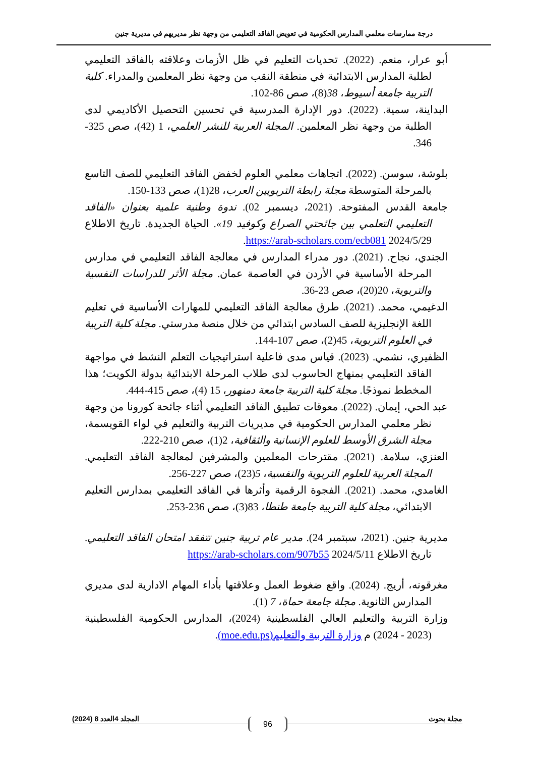درجة ممارسات معلمي المدارس الحكومية في تعويض الفاقد التعليمي من وجهة نظر مديريهم في مديرية جنين
أبو عرار، منعم. (2022). تحديات التعليم في ظل الأزمات وعلاقته بالفاقد التعليمي لطلبة المدارس الابتدائية في منطقة النقب من وجهة نظر المعلمين والمدراء. كلية التربية جامعة أسيوط، 38(8)، صص 86-102.
البداينة، سمية. (2022). دور الإدارة المدرسية في تحسين التحصيل الأكاديمي لدى الطلبة من وجهة نظر المعلمين. المجلة العربية للنشر العلمي، 1 (42)، صص 325-346.
بلوشة، سوسن. (2022). اتجاهات معلمي العلوم لخفض الفاقد التعليمي للصف التاسع بالمرحلة المتوسطة مجلة رابطة التربويين العرب، 28(1)، صص 133-150.
جامعة القدس المفتوحة. (2021، ديسمبر 02). ندوة وطنية علمية بعنوان «الفاقد التعليمي التعلمي بين جائحتي الصراع وكوفيد 19». الحياة الجديدة. تاريخ الاطلاع 2024/5/29 https://arab-scholars.com/ecb081.
الجندي، نجاح. (2021). دور مدراء المدارس في معالجة الفاقد التعليمي في مدارس المرحلة الأساسية في الأردن في العاصمة عمان. مجلة الأثر للدراسات النفسية والتربوية، 20(20)، صص 23-36.
الدغيمي، محمد. (2021). طرق معالجة الفاقد التعليمي للمهارات الأساسية في تعليم اللغة الإنجليزية للصف السادس ابتدائي من خلال منصة مدرستي. مجلة كلية التربية في العلوم التربوية، 45(2)، صص 107-144.
الظفيري، نشمي. (2023). قياس مدى فاعلية استراتيجيات التعلم النشط في مواجهة الفاقد التعليمي بمنهاج الحاسوب لدى طلاب المرحلة الابتدائية بدولة الكويت؛ هذا المخطط نموذجًا. مجلة كلية التربية جامعة دمنهور، 15 (4)، صص 415-444.
عبد الحي، إيمان. (2022). معوقات تطبيق الفاقد التعليمي أثناء جائحة كورونا من وجهة نظر معلمي المدارس الحكومية في مديريات التربية والتعليم في لواء القويسمة، مجلة الشرق الأوسط للعلوم الإنسانية والثقافية، 2(1)، صص 210-222.
العنزي، سلامة. (2021). مقترحات المعلمين والمشرفين لمعالجة الفاقد التعليمي. المجلة العربية للعلوم التربوية والنفسية، 5(23)، صص 227-256.
الغامدي، محمد. (2021). الفجوة الرقمية وأثرها في الفاقد التعليمي بمدارس التعليم الابتدائي، مجلة كلية التربية جامعة طنطا، 83(3)، صص 236-253.
مديرية جنين. (2021، سبتمبر 24). مدير عام تربية جنين تتفقد امتحان الفاقد التعليمي. تاريخ الاطلاع 2024/5/11 https://arab-scholars.com/907b55
مغرقونه، أريج. (2024). واقع ضغوط العمل وعلاقتها بأداء المهام الادارية لدى مديري المدارس الثانوية. مجلة جامعة حماة، 7 (1).
وزارة التربية والتعليم العالي الفلسطينية (2024)، المدارس الحكومية الفلسطينية (2023 - 2024) م وزارة التربية والتعليم(moe.edu.ps).
مجلة بحوث المجلد 4العدد 8 (2024) 96